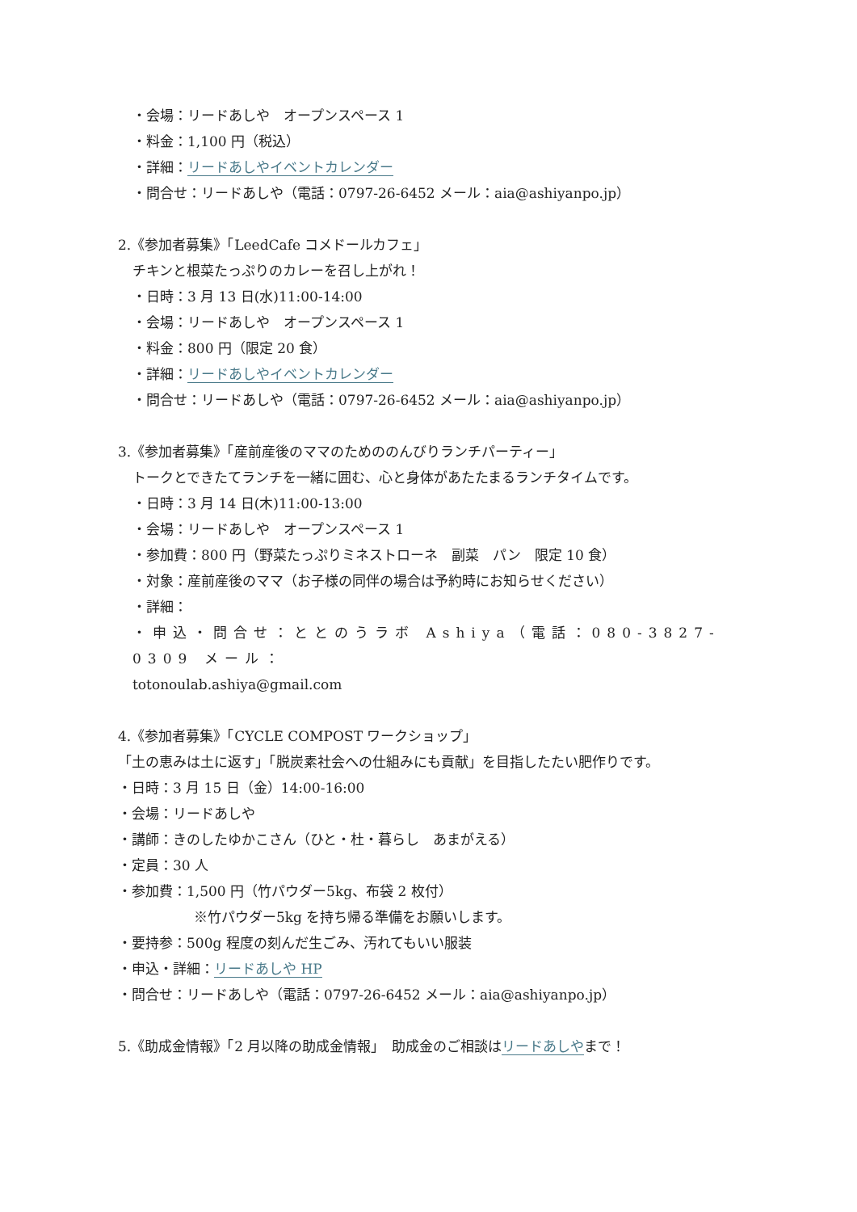・会場：リードあしや　オープンスペース 1
・料金：1,100 円（税込）
・詳細：リードあしやイベントカレンダー
・問合せ：リードあしや（電話：0797-26-6452 メール：aia@ashiyanpo.jp）
2.《参加者募集》「LeedCafe コメドールカフェ」
チキンと根菜たっぷりのカレーを召し上がれ！
・日時：3 月 13 日(水)11:00-14:00
・会場：リードあしや　オープンスペース 1
・料金：800 円（限定 20 食）
・詳細：リードあしやイベントカレンダー
・問合せ：リードあしや（電話：0797-26-6452 メール：aia@ashiyanpo.jp）
3.《参加者募集》「産前産後のママのためののんびりランチパーティー」
トークとできたてランチを一緒に囲む、心と身体があたたまるランチタイムです。
・日時：3 月 14 日(木)11:00-13:00
・会場：リードあしや　オープンスペース 1
・参加費：800 円（野菜たっぷりミネストローネ　副菜　パン　限定 10 食）
・対象：産前産後のママ（お子様の同伴の場合は予約時にお知らせください）
・詳細：
・申込・問合せ：ととのうラボ Ashiya（電話：080-3827-0309 メール：
totonoulab.ashiya@gmail.com
4.《参加者募集》「CYCLE COMPOST ワークショップ」
「土の恵みは土に返す」「脱炭素社会への仕組みにも貢献」を目指したたい肥作りです。
・日時：3 月 15 日（金）14:00-16:00
・会場：リードあしや
・講師：きのしたゆかこさん（ひと・杜・暮らし　あまがえる）
・定員：30 人
・参加費：1,500 円（竹パウダー5kg、布袋 2 枚付）
※竹パウダー5kg を持ち帰る準備をお願いします。
・要持参：500g 程度の刻んだ生ごみ、汚れてもいい服装
・申込・詳細：リードあしや HP
・問合せ：リードあしや（電話：0797-26-6452 メール：aia@ashiyanpo.jp）
5.《助成金情報》「2 月以降の助成金情報」　助成金のご相談はリードあしやまで！